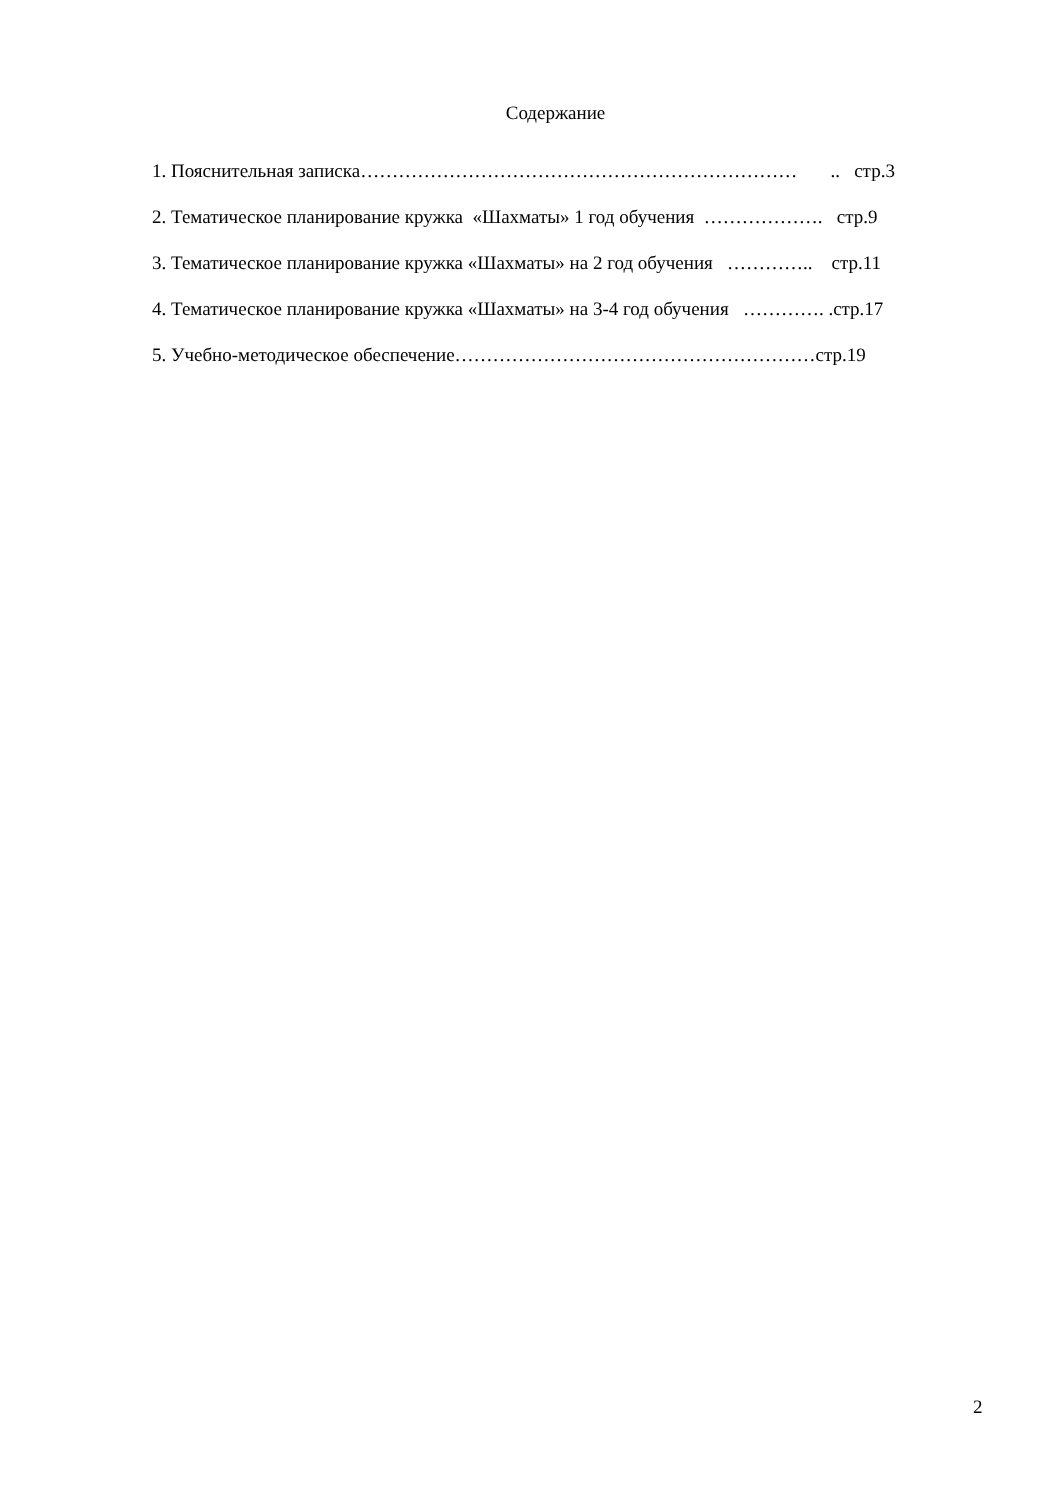Содержание
1. Пояснительная записка…………………………………………………………… .. стр.3
2. Тематическое планирование кружка «Шахматы» 1 год обучения ………………. стр.9
3. Тематическое планирование кружка «Шахматы» на 2 год обучения ………….. стр.11
4. Тематическое планирование кружка «Шахматы» на 3-4 год обучения …………. .стр.17
5. Учебно-методическое обеспечение…………………………………………………стр.19
2